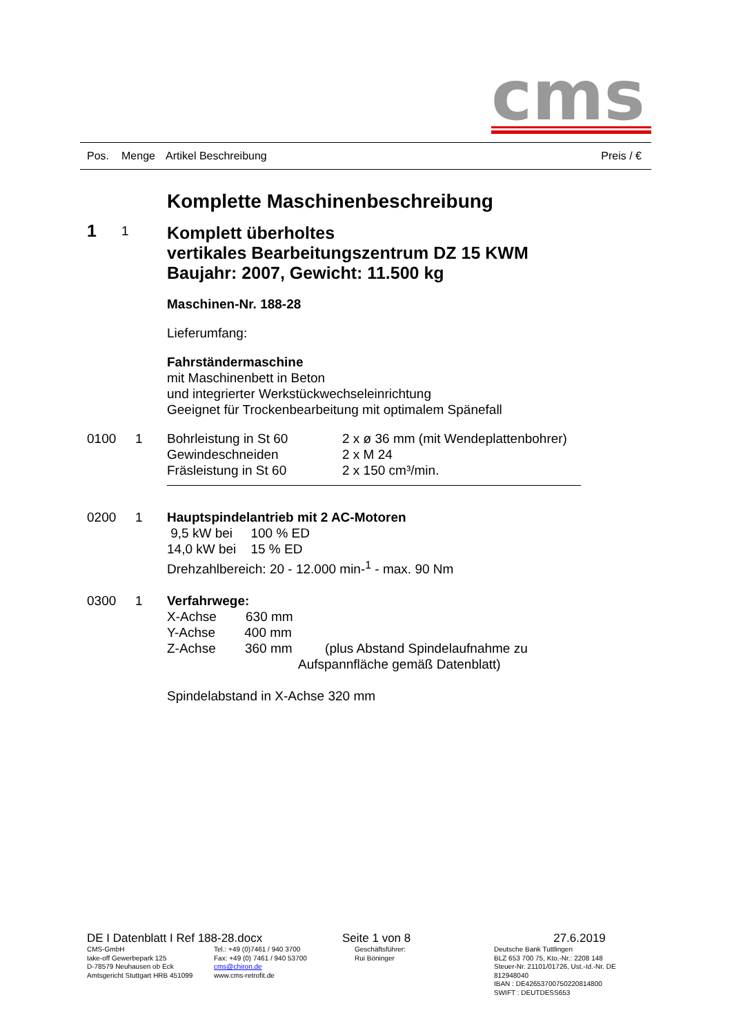cms
Pos. Menge Artikel Beschreibung Preis / €
Komplette Maschinenbeschreibung
1
1
Komplett überholtes
vertikales Bearbeitungszentrum DZ 15 KWM
Baujahr: 2007, Gewicht: 11.500 kg
Maschinen-Nr. 188-28
Lieferumfang:
Fahrständermaschine
mit Maschinenbett in Beton
und integrierter Werkstückwechseleinrichtung
Geeignet für Trockenbearbeitung mit optimalem Spänefall
0100 1 Bohrleistung in St 60 2 x ø 36 mm (mit Wendeplattenbohrer)
Gewindeschneiden 2 x M 24
Fräsleistung in St 60 2 x 150 cm³/min.
0200 1 Hauptspindelantrieb mit 2 AC-Motoren
9,5 kW bei 100 % ED
14,0 kW bei 15 % ED
Drehzahlbereich: 20 - 12.000 min-<sup>1</sup> - max. 90 Nm
0300 1 Verfahrwege:
X-Achse 630 mm
Y-Achse 400 mm
Z-Achse 360 mm (plus Abstand Spindelaufnahme zu
Aufspannfläche gemäß Datenblatt)
Spindelabstand in X-Achse 320 mm
DE I Datenblatt I Ref 188-28.docx
CMS-GmbH
take-off Gewerbepark 125
D-78579 Neuhausen ob Eck
Amtsgericht Stuttgart HRB 451099
Tel.: +49 (0)7461 / 940 3700
Fax: +49 (0) 7461 / 940 53700
cms@chiron.de
www.cms-retrofit.de
Seite 1 von 8
Geschäftsführer:
Rui Böninger
27.6.2019
Deutsche Bank Tuttlingen
BLZ 653 700 75, Kto.-Nr.: 2208 148
Steuer-Nr. 21101/01726, Ust.-Id.-Nr. DE 812948040
IBAN : DE42653700750220814800
SWIFT : DEUTDESS653